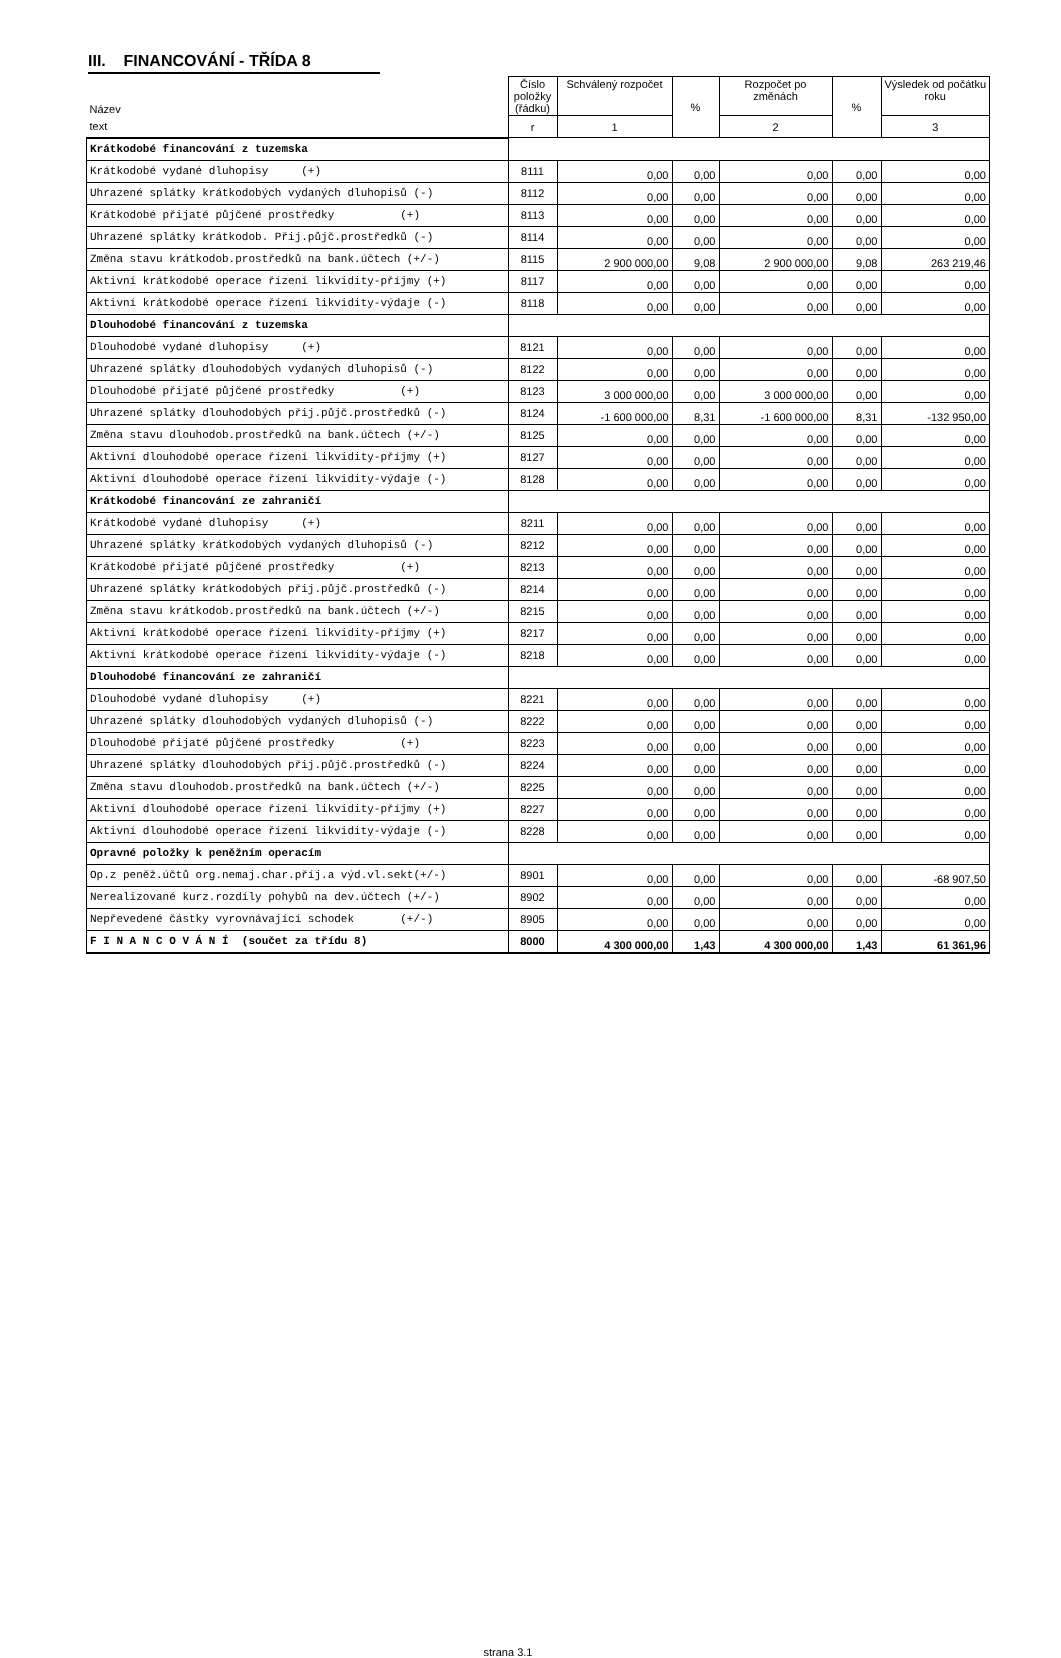III. FINANCOVÁNÍ - TŘÍDA 8
| Název | Číslo položky (řádku) | Schválený rozpočet | % | Rozpočet po změnách | % | Výsledek od počátku roku |
| --- | --- | --- | --- | --- | --- | --- |
| text | r | 1 | | 2 | | 3 |
| Krátkodobé financování z tuzemska | | | | | | |
| Krátkodobé vydané dluhopisy (+) | 8111 | 0,00 | 0,00 | 0,00 | 0,00 | 0,00 |
| Uhrazené splátky krátkodobých vydaných dluhopisů (-) | 8112 | 0,00 | 0,00 | 0,00 | 0,00 | 0,00 |
| Krátkodobé přijaté půjčené prostředky (+) | 8113 | 0,00 | 0,00 | 0,00 | 0,00 | 0,00 |
| Uhrazené splátky krátkodob. Přij.půjč.prostředků (-) | 8114 | 0,00 | 0,00 | 0,00 | 0,00 | 0,00 |
| Změna stavu krátkodob.prostředků na bank.účtech (+/-) | 8115 | 2 900 000,00 | 9,08 | 2 900 000,00 | 9,08 | 263 219,46 |
| Aktivní krátkodobé operace řízení likvidity-příjmy (+) | 8117 | 0,00 | 0,00 | 0,00 | 0,00 | 0,00 |
| Aktivní krátkodobé operace řízení likvidity-výdaje (-) | 8118 | 0,00 | 0,00 | 0,00 | 0,00 | 0,00 |
| Dlouhodobé financování z tuzemska | | | | | | |
| Dlouhodobé vydané dluhopisy (+) | 8121 | 0,00 | 0,00 | 0,00 | 0,00 | 0,00 |
| Uhrazené splátky dlouhodobých vydaných dluhopisů (-) | 8122 | 0,00 | 0,00 | 0,00 | 0,00 | 0,00 |
| Dlouhodobé přijaté půjčené prostředky (+) | 8123 | 3 000 000,00 | 0,00 | 3 000 000,00 | 0,00 | 0,00 |
| Uhrazené splátky dlouhodobých přij.půjč.prostředků (-) | 8124 | -1 600 000,00 | 8,31 | -1 600 000,00 | 8,31 | -132 950,00 |
| Změna stavu dlouhodob.prostředků na bank.účtech (+/-) | 8125 | 0,00 | 0,00 | 0,00 | 0,00 | 0,00 |
| Aktivní dlouhodobé operace řízení likvidity-příjmy (+) | 8127 | 0,00 | 0,00 | 0,00 | 0,00 | 0,00 |
| Aktivní dlouhodobé operace řízení likvidity-výdaje (-) | 8128 | 0,00 | 0,00 | 0,00 | 0,00 | 0,00 |
| Krátkodobé financování ze zahraničí | | | | | | |
| Krátkodobé vydané dluhopisy (+) | 8211 | 0,00 | 0,00 | 0,00 | 0,00 | 0,00 |
| Uhrazené splátky krátkodobých vydaných dluhopisů (-) | 8212 | 0,00 | 0,00 | 0,00 | 0,00 | 0,00 |
| Krátkodobé přijaté půjčené prostředky (+) | 8213 | 0,00 | 0,00 | 0,00 | 0,00 | 0,00 |
| Uhrazené splátky krátkodobých přij.půjč.prostředků (-) | 8214 | 0,00 | 0,00 | 0,00 | 0,00 | 0,00 |
| Změna stavu krátkodob.prostředků na bank.účtech (+/-) | 8215 | 0,00 | 0,00 | 0,00 | 0,00 | 0,00 |
| Aktivní krátkodobé operace řízení likvidity-příjmy (+) | 8217 | 0,00 | 0,00 | 0,00 | 0,00 | 0,00 |
| Aktivní krátkodobé operace řízení likvidity-výdaje (-) | 8218 | 0,00 | 0,00 | 0,00 | 0,00 | 0,00 |
| Dlouhodobé financování ze zahraničí | | | | | | |
| Dlouhodobé vydané dluhopisy (+) | 8221 | 0,00 | 0,00 | 0,00 | 0,00 | 0,00 |
| Uhrazené splátky dlouhodobých vydaných dluhopisů (-) | 8222 | 0,00 | 0,00 | 0,00 | 0,00 | 0,00 |
| Dlouhodobé přijaté půjčené prostředky (+) | 8223 | 0,00 | 0,00 | 0,00 | 0,00 | 0,00 |
| Uhrazené splátky dlouhodobých přij.půjč.prostředků (-) | 8224 | 0,00 | 0,00 | 0,00 | 0,00 | 0,00 |
| Změna stavu dlouhodob.prostředků na bank.účtech (+/-) | 8225 | 0,00 | 0,00 | 0,00 | 0,00 | 0,00 |
| Aktivní dlouhodobé operace řízení likvidity-příjmy (+) | 8227 | 0,00 | 0,00 | 0,00 | 0,00 | 0,00 |
| Aktivní dlouhodobé operace řízení likvidity-výdaje (-) | 8228 | 0,00 | 0,00 | 0,00 | 0,00 | 0,00 |
| Opravné položky k peněžním operacím | | | | | | |
| Op.z peněž.účtů org.nemaj.char.příj.a výd.vl.sekt(+/-) | 8901 | 0,00 | 0,00 | 0,00 | 0,00 | -68 907,50 |
| Nerealizované kurz.rozdíly pohybů na dev.účtech (+/-) | 8902 | 0,00 | 0,00 | 0,00 | 0,00 | 0,00 |
| Nepřevedené částky vyrovnávající schodek (+/-) | 8905 | 0,00 | 0,00 | 0,00 | 0,00 | 0,00 |
| F I N A N C O V Á N Í (součet za třídu 8) | 8000 | 4 300 000,00 | 1,43 | 4 300 000,00 | 1,43 | 61 361,96 |
strana 3.1